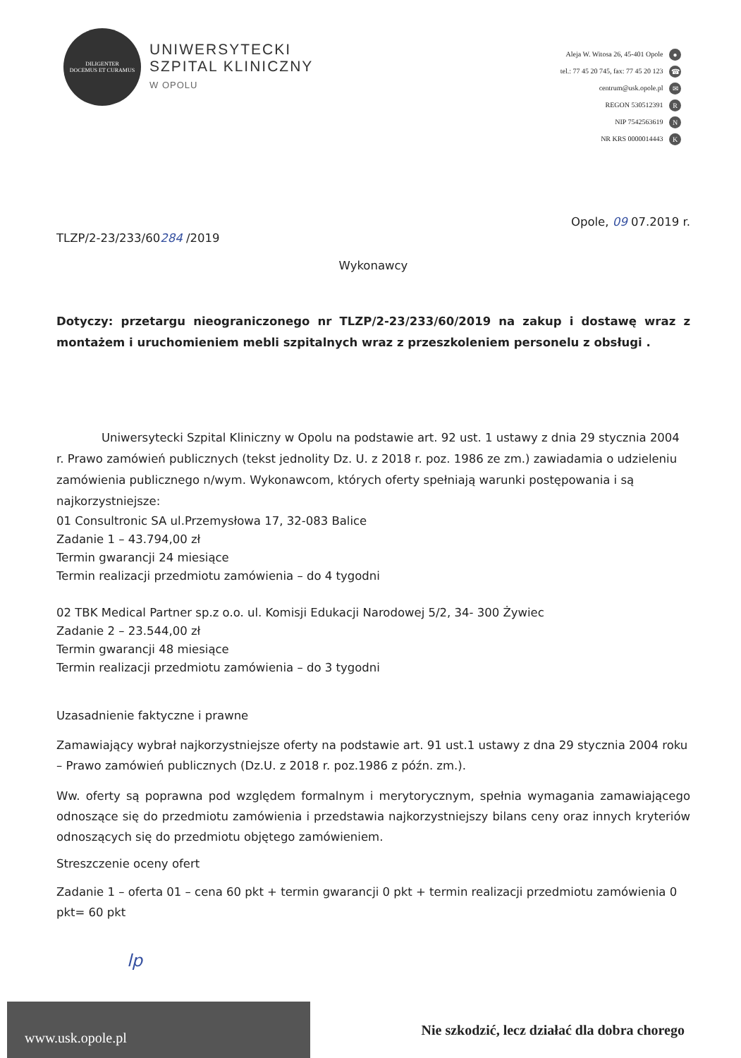DILIGENTER
DOCEMUS ET CURAMUS
UNIWERSYTECKI
SZPITAL KLINICZNY
W OPOLU
Aleja W. Witosa 26, 45-401 Opole ●
tel.: 77 45 20 745, fax: 77 45 20 123 ☎
centrum@usk.opole.pl ✉
REGON 530512391 R
NIP 7542563619 N
NR KRS 0000014443 K
Opole, 09 07.2019 r.
TLZP/2-23/233/60284 /2019
Wykonawcy
Dotyczy: przetargu nieograniczonego nr TLZP/2-23/233/60/2019 na zakup i dostawę wraz z montażem i uruchomieniem mebli szpitalnych wraz z przeszkoleniem personelu z obsługi .
Uniwersytecki Szpital Kliniczny w Opolu na podstawie art. 92 ust. 1 ustawy z dnia 29 stycznia 2004 r. Prawo zamówień publicznych (tekst jednolity Dz. U. z 2018 r. poz. 1986 ze zm.) zawiadamia o udzieleniu zamówienia publicznego n/wym. Wykonawcom, których oferty spełniają warunki postępowania i są najkorzystniejsze:
01 Consultronic SA ul.Przemysłowa 17, 32-083 Balice
Zadanie 1 – 43.794,00 zł
Termin gwarancji 24 miesiące
Termin realizacji przedmiotu zamówienia – do 4 tygodni
02 TBK Medical Partner sp.z o.o. ul. Komisji Edukacji Narodowej 5/2, 34- 300 Żywiec
Zadanie 2 – 23.544,00 zł
Termin gwarancji 48 miesiące
Termin realizacji przedmiotu zamówienia – do 3 tygodni
Uzasadnienie faktyczne i prawne
Zamawiający wybrał najkorzystniejsze oferty na podstawie art. 91 ust.1 ustawy z dna 29 stycznia 2004 roku – Prawo zamówień publicznych (Dz.U. z 2018 r. poz.1986 z późn. zm.).
Ww. oferty są poprawna pod względem formalnym i merytorycznym, spełnia wymagania zamawiającego odnoszące się do przedmiotu zamówienia i przedstawia najkorzystniejszy bilans ceny oraz innych kryteriów odnoszących się do przedmiotu objętego zamówieniem.
Streszczenie oceny ofert
Zadanie 1 – oferta 01 – cena 60 pkt + termin gwarancji 0 pkt + termin realizacji przedmiotu zamówienia 0 pkt= 60 pkt
lp
www.usk.opole.pl
Nie szkodzić, lecz działać dla dobra chorego